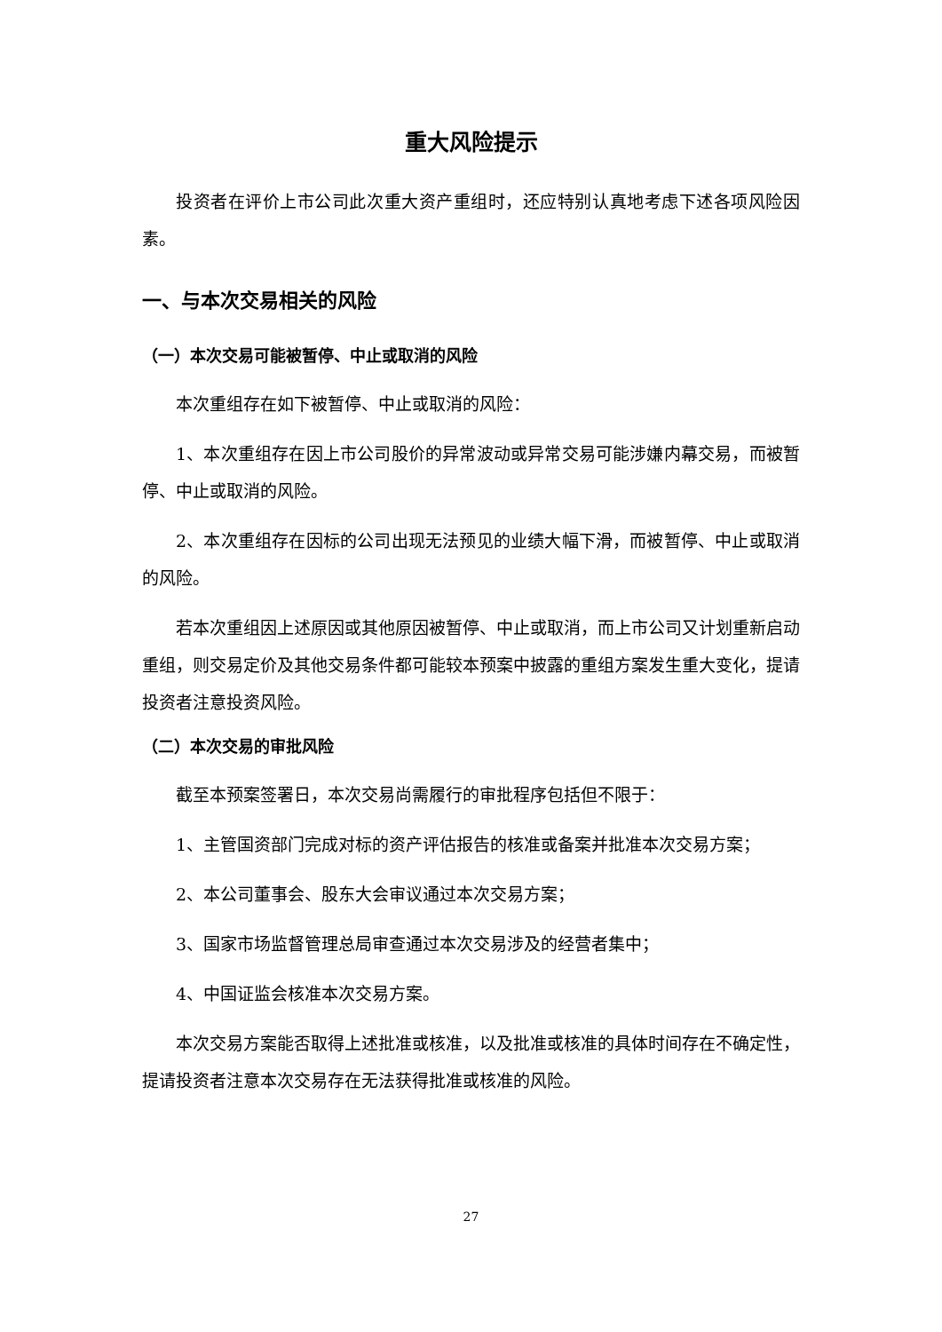重大风险提示
投资者在评价上市公司此次重大资产重组时，还应特别认真地考虑下述各项风险因素。
一、与本次交易相关的风险
（一）本次交易可能被暂停、中止或取消的风险
本次重组存在如下被暂停、中止或取消的风险：
1、本次重组存在因上市公司股价的异常波动或异常交易可能涉嫌内幕交易，而被暂停、中止或取消的风险。
2、本次重组存在因标的公司出现无法预见的业绩大幅下滑，而被暂停、中止或取消的风险。
若本次重组因上述原因或其他原因被暂停、中止或取消，而上市公司又计划重新启动重组，则交易定价及其他交易条件都可能较本预案中披露的重组方案发生重大变化，提请投资者注意投资风险。
（二）本次交易的审批风险
截至本预案签署日，本次交易尚需履行的审批程序包括但不限于：
1、主管国资部门完成对标的资产评估报告的核准或备案并批准本次交易方案；
2、本公司董事会、股东大会审议通过本次交易方案；
3、国家市场监督管理总局审查通过本次交易涉及的经营者集中；
4、中国证监会核准本次交易方案。
本次交易方案能否取得上述批准或核准，以及批准或核准的具体时间存在不确定性，提请投资者注意本次交易存在无法获得批准或核准的风险。
27